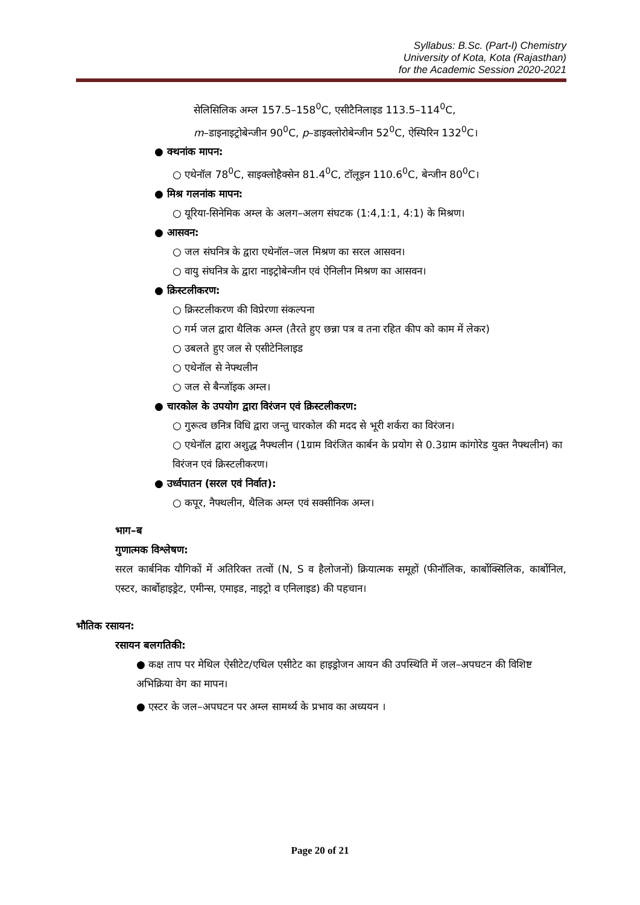Syllabus: B.Sc. (Part-I) Chemistry
University of Kota, Kota (Rajasthan)
for the Academic Session 2020-2021
सेलिसिलिक अम्ल 157.5–158<sup>0</sup>C, एसीटैनिलाइड 113.5–114<sup>0</sup>C,
m–डाइनाइट्रोबेन्जीन 90<sup>0</sup>C, p–डाइक्लोरोबेन्जीन 52<sup>0</sup>C, ऐस्पिरिन 132<sup>0</sup>C।
● क्थनांक मापन:
○ एथेनॉल 78<sup>0</sup>C, साइक्लोहैक्सेन 81.4<sup>0</sup>C, टॉलूइन 110.6<sup>0</sup>C, बेन्जीन 80<sup>0</sup>C।
● मिश्र गलनांक मापन:
○ यूरिया-सिनेमिक अम्ल के अलग–अलग संघटक (1:4,1:1, 4:1) के मिश्रण।
● आसवन:
○ जल संघनित्र के द्वारा एथेनॉल–जल मिश्रण का सरल आसवन।
○ वायु संघनित्र के द्वारा नाइट्रोबेन्जीन एवं ऐनिलीन मिश्रण का आसवन।
● क्रिस्टलीकरण:
○ क्रिस्टलीकरण की विप्रेरणा संकल्पना
○ गर्म जल द्वारा थैलिक अम्ल (तैरते हुए छन्ना पत्र व तना रहित कीप को काम में लेकर)
○ उबलते हुए जल से एसीटेनिलाइड
○ एथेनॉल से नेफ्थलीन
○ जल से बैन्जॉइक अम्ल।
● चारकोल के उपयोग द्वारा विरंजन एवं क्रिस्टलीकरण:
○ गुरूत्व छनित्र विधि द्वारा जन्तु चारकोल की मदद से भूरी शर्करा का विरंजन।
○ एथेनॉल द्वारा अशुद्ध नैफ्थलीन (1ग्राम विरंजित कार्बन के प्रयोग से 0.3ग्राम कांगोरेड युक्त नैफ्थलीन) का विरंजन एवं क्रिस्टलीकरण।
● उर्ध्वपातन (सरल एवं निर्वात):
○ कपूर, नैफ्थलीन, थैलिक अम्ल एवं सक्सीनिक अम्ल।
भाग–ब
गुणात्मक विश्लेषण:
सरल कार्बनिक यौगिकों में अतिरिक्त तत्वों (N, S व हैलोजनों) क्रियात्मक समूहों (फीनॉलिक, कार्बोक्सिलिक, कार्बोनिल, एस्टर, कार्बोहाइड्रेट, एमीन्स, एमाइड, नाइट्रो व एनिलाइड) की पहचान।
भौतिक रसायन:
रसायन बलगतिकी:
● कक्ष ताप पर मेथिल ऐसीटेट/एथिल एसीटेट का हाइड्रोजन आयन की उपस्थिति में जल–अपघटन की विशिष्ट अभिक्रिया वेग का मापन।
● एस्टर के जल–अपघटन पर अम्ल सामर्थ्य के प्रभाव का अध्ययन ।
Page 20 of 21